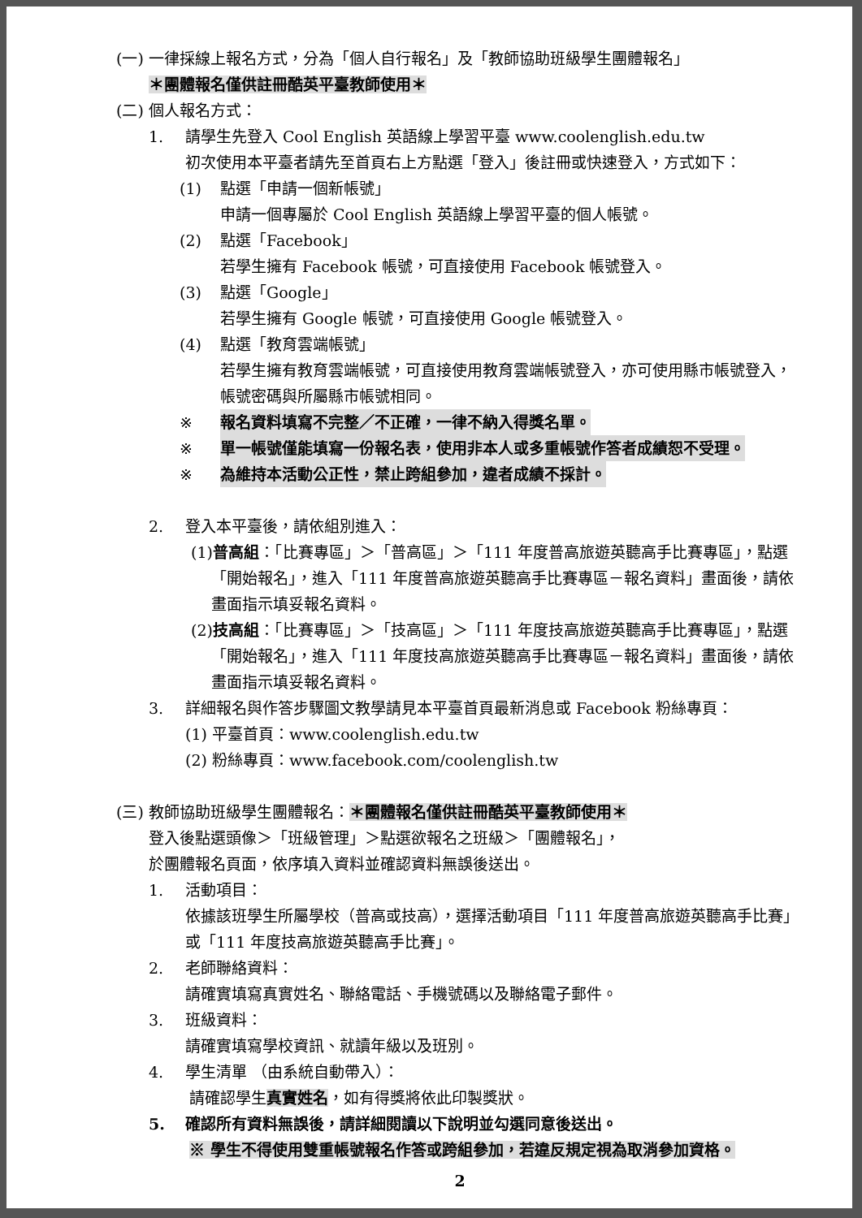(一) 一律採線上報名方式，分為「個人自行報名」及「教師協助班級學生團體報名」
＊團體報名僅供註冊酷英平臺教師使用＊
(二) 個人報名方式：
1. 請學生先登入 Cool English 英語線上學習平臺 www.coolenglish.edu.tw
初次使用本平臺者請先至首頁右上方點選「登入」後註冊或快速登入，方式如下：
(1) 點選「申請一個新帳號」
申請一個專屬於 Cool English 英語線上學習平臺的個人帳號。
(2) 點選「Facebook」
若學生擁有 Facebook 帳號，可直接使用 Facebook 帳號登入。
(3) 點選「Google」
若學生擁有 Google 帳號，可直接使用 Google 帳號登入。
(4) 點選「教育雲端帳號」
若學生擁有教育雲端帳號，可直接使用教育雲端帳號登入，亦可使用縣市帳號登入，帳號密碼與所屬縣市帳號相同。
※ 報名資料填寫不完整／不正確，一律不納入得獎名單。
※ 單一帳號僅能填寫一份報名表，使用非本人或多重帳號作答者成績恕不受理。
※ 為維持本活動公正性，禁止跨組參加，違者成績不採計。
2. 登入本平臺後，請依組別進入：
(1)普高組：「比賽專區」＞「普高區」＞「111 年度普高旅遊英聽高手比賽專區」，點選「開始報名」，進入「111 年度普高旅遊英聽高手比賽專區－報名資料」畫面後，請依畫面指示填妥報名資料。
(2)技高組：「比賽專區」＞「技高區」＞「111 年度技高旅遊英聽高手比賽專區」，點選「開始報名」，進入「111 年度技高旅遊英聽高手比賽專區－報名資料」畫面後，請依畫面指示填妥報名資料。
3. 詳細報名與作答步驟圖文教學請見本平臺首頁最新消息或 Facebook 粉絲專頁：
(1) 平臺首頁：www.coolenglish.edu.tw
(2) 粉絲專頁：www.facebook.com/coolenglish.tw
(三) 教師協助班級學生團體報名：＊團體報名僅供註冊酷英平臺教師使用＊
登入後點選頭像＞「班級管理」＞點選欲報名之班級＞「團體報名」，
於團體報名頁面，依序填入資料並確認資料無誤後送出。
1. 活動項目：
依據該班學生所屬學校（普高或技高），選擇活動項目「111 年度普高旅遊英聽高手比賽」或「111 年度技高旅遊英聽高手比賽」。
2. 老師聯絡資料：
請確實填寫真實姓名、聯絡電話、手機號碼以及聯絡電子郵件。
3. 班級資料：
請確實填寫學校資訊、就讀年級以及班別。
4. 學生清單 （由系統自動帶入）：
請確認學生真實姓名，如有得獎將依此印製獎狀。
5. 確認所有資料無誤後，請詳細閱讀以下說明並勾選同意後送出。
※ 學生不得使用雙重帳號報名作答或跨組參加，若違反規定視為取消參加資格。
2